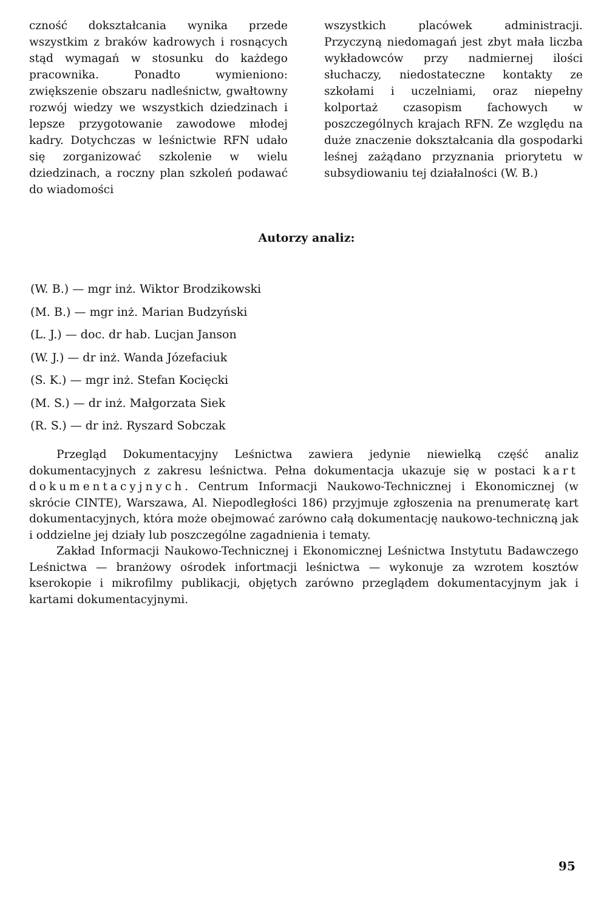czność dokształcania wynika przede wszystkim z braków kadrowych i rosnących stąd wymagań w stosunku do każdego pracownika. Ponadto wymieniono: zwiększenie obszaru nadleśnictw, gwałtowny rozwój wiedzy we wszystkich dziedzinach i lepsze przygotowanie zawodowe młodej kadry. Dotychczas w leśnictwie RFN udało się zorganizować szkolenie w wielu dziedzinach, a roczny plan szkoleń podawać do wiadomości
wszystkich placówek administracji. Przyczyną niedomagań jest zbyt mała liczba wykładowców przy nadmiernej ilości słuchaczy, niedostateczne kontakty ze szkołami i uczelniami, oraz niepełny kolportaż czasopism fachowych w poszczególnych krajach RFN. Ze względu na duże znaczenie dokształcania dla gospodarki leśnej zażądano przyznania priorytetu w subsydiowaniu tej działalności (W. B.)
Autorzy analiz:
(W. B.) — mgr inż. Wiktor Brodzikowski
(M. B.) — mgr inż. Marian Budzyński
(L. J.) — doc. dr hab. Lucjan Janson
(W. J.) — dr inż. Wanda Józefaciuk
(S. K.) — mgr inż. Stefan Kocięcki
(M. S.) — dr inż. Małgorzata Siek
(R. S.) — dr inż. Ryszard Sobczak
Przegląd Dokumentacyjny Leśnictwa zawiera jedynie niewielką część analiz dokumentacyjnych z zakresu leśnictwa. Pełna dokumentacja ukazuje się w postaci kart dokumentacyjnych. Centrum Informacji Naukowo-Technicznej i Ekonomicznej (w skrócie CINTE), Warszawa, Al. Niepodległości 186) przyjmuje zgłoszenia na prenumeratę kart dokumentacyjnych, która może obejmować zarówno całą dokumentację naukowo-techniczną jak i oddzielne jej działy lub poszczególne zagadnienia i tematy.
Zakład Informacji Naukowo-Technicznej i Ekonomicznej Leśnictwa Instytutu Badawczego Leśnictwa — branżowy ośrodek infortmacji leśnictwa — wykonuje za wzrotem kosztów kserokopie i mikrofilmy publikacji, objętych zarówno przeglądem dokumentacyjnym jak i kartami dokumentacyjnymi.
95